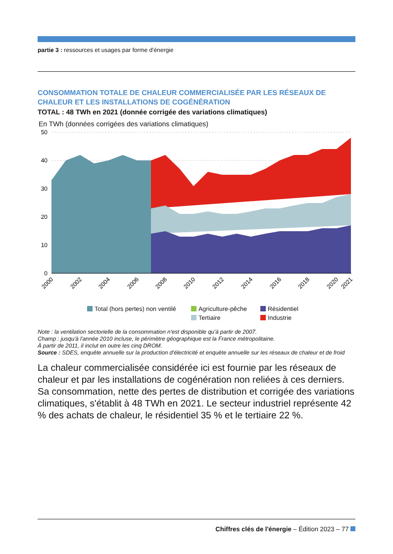partie 3 : ressources et usages par forme d'énergie
CONSOMMATION TOTALE DE CHALEUR COMMERCIALISÉE PAR LES RÉSEAUX DE CHALEUR ET LES INSTALLATIONS DE COGÉNÉRATION
TOTAL : 48 TWh en 2021 (donnée corrigée des variations climatiques)
En TWh (données corrigées des variations climatiques)
50
40
30
20
10
0
2000
2002
2004
2006
2008
2010
2012
2014
2016
2018
2020
2021
Total (hors pertes) non ventilé Agriculture-pêche Résidentiel Tertiaire Industrie
Note : la ventilation sectorielle de la consommation n'est disponible qu'à partir de 2007.
Champ : jusqu'à l'année 2010 incluse, le périmètre géographique est la France métropolitaine.
À partir de 2011, il inclut en outre les cinq DROM.
Source : SDES, enquête annuelle sur la production d'électricité et enquête annuelle sur les réseaux de chaleur et de froid
La chaleur commercialisée considérée ici est fournie par les réseaux de chaleur et par les installations de cogénération non reliées à ces derniers. Sa consommation, nette des pertes de distribution et corrigée des variations climatiques, s'établit à 48 TWh en 2021. Le secteur industriel représente 42 % des achats de chaleur, le résidentiel 35 % et le tertiaire 22 %.
Chiffres clés de l'énergie – Édition 2023 – 77